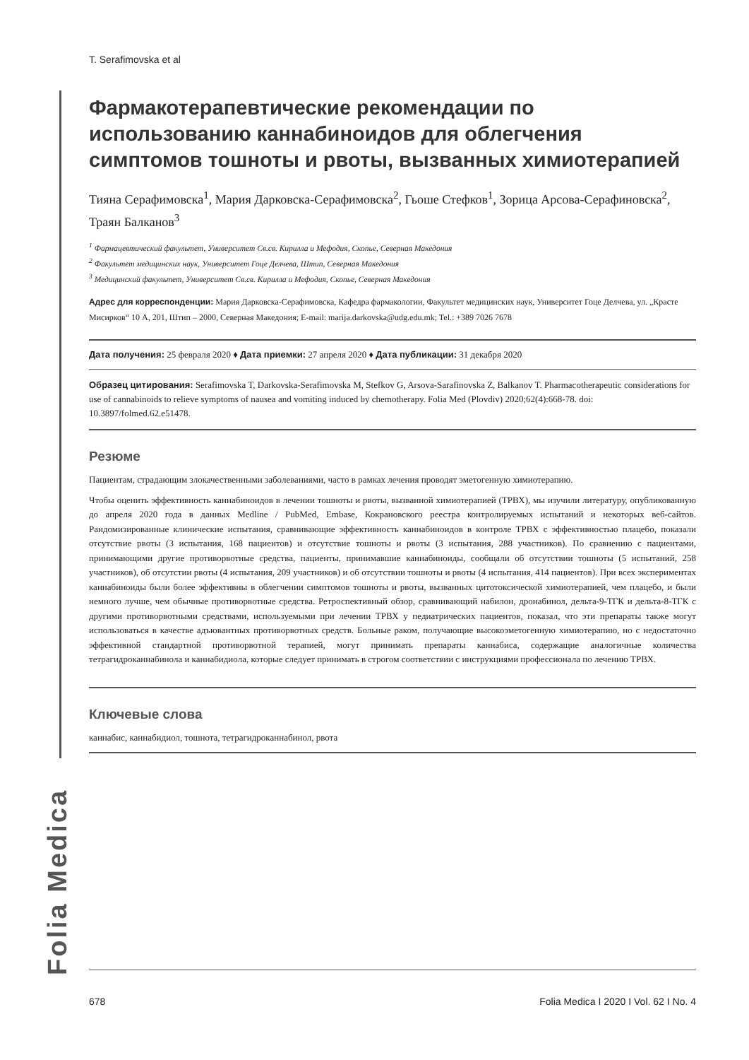T. Serafimovska et al
Фармакотерапевтические рекомендации по использованию каннабиноидов для облегчения симптомов тошноты и рвоты, вызванных химиотерапией
Тияна Серафимовска<sup>1</sup>, Мария Дарковска-Серафимовска<sup>2</sup>, Гьоше Стефков<sup>1</sup>, Зорица Арсова-Серафиновска<sup>2</sup>, Траян Балканов<sup>3</sup>
<sup>1</sup> Фармацевтический факультет, Университет Св.св. Кирилла и Мефодия, Скопье, Северная Македония
<sup>2</sup> Факультет медицинских наук, Университет Гоце Делчева, Штип, Северная Македония
<sup>3</sup> Медицинский факультет, Университет Св.св. Кирилла и Мефодия, Скопье, Северная Македония
Адрес для корреспонденции: Мария Дарковска-Серафимовска, Кафедра фармакологии, Факультет медицинских наук, Университет Гоце Делчева, ул. „Красте Мисирков“ 10 А, 201, Штип – 2000, Северная Македония; E-mail: marija.darkovska@udg.edu.mk; Tel.: +389 7026 7678
Дата получения: 25 февраля 2020 ♦ Дата приемки: 27 апреля 2020 ♦ Дата публикации: 31 декабря 2020
Образец цитирования: Serafimovska T, Darkovska-Serafimovska M, Stefkov G, Arsova-Sarafinovska Z, Balkanov T. Pharmacotherapeutic considerations for use of cannabinoids to relieve symptoms of nausea and vomiting induced by chemotherapy. Folia Med (Plovdiv) 2020;62(4):668-78. doi: 10.3897/folmed.62.e51478.
Резюме
Пациентам, страдающим злокачественными заболеваниями, часто в рамках лечения проводят эметогенную химиотерапию.
Чтобы оценить эффективность каннабиноидов в лечении тошноты и рвоты, вызванной химиотерапией (ТРВХ), мы изучили литературу, опубликованную до апреля 2020 года в данных Medline / PubMed, Embase, Кокрановского реестра контролируемых испытаний и некоторых веб-сайтов. Рандомизированные клинические испытания, сравнивающие эффективность каннабиноидов в контроле ТРВХ с эффективностью плацебо, показали отсутствие рвоты (3 испытания, 168 пациентов) и отсутствие тошноты и рвоты (3 испытания, 288 участников). По сравнению с пациентами, принимающими другие противорвотные средства, пациенты, принимавшие каннабиноиды, сообщали об отсутствии тошноты (5 испытаний, 258 участников), об отсутстии рвоты (4 испытания, 209 участников) и об отсутствии тошноты и рвоты (4 испытания, 414 пациентов). При всех экспериментах каннабиноиды были более эффективны в облегчении симптомов тошноты и рвоты, вызванных цитотоксической химиотерапией, чем плацебо, и были немного лучше, чем обычные противорвотные средства. Ретроспективный обзор, сравнивающий набилон, дронабинол, дельта-9-ТГК и дельта-8-ТГК с другими противорвотными средствами, используемыми при лечении ТРВХ у педиатрических пациентов, показал, что эти препараты также могут использоваться в качестве адъювантных противорвотных средств. Больные раком, получающие высокоэметогенную химиотерапию, но с недостаточно эффективной стандартной противорвотной терапией, могут принимать препараты каннабиса, содержащие аналогичные количества тетрагидроканнабинола и каннабидиола, которые следует принимать в строгом соответствии с инструкциями профессионала по лечению ТРВХ.
Ключевые слова
каннабис, каннабидиол, тошнота, тетрагидроканнабинол, рвота
Folia Medica
678 Folia Medica I 2020 I Vol. 62 I No. 4